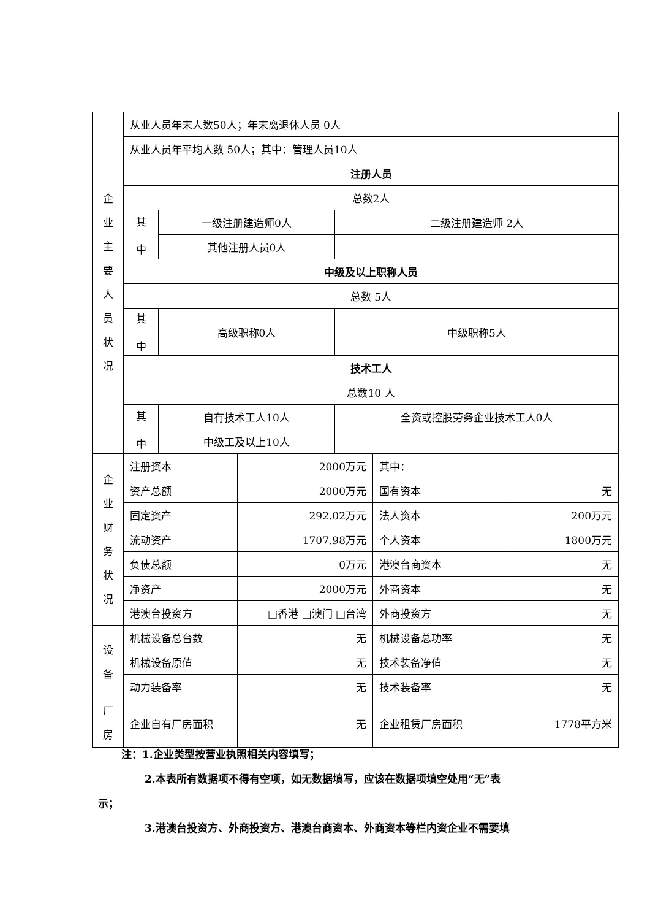| 企 业 主 要 人 员 状 况 | 从业人员年末人数50人；年末离退休人员 0人 | | |
| | 从业人员年平均人数 50人；其中：管理人员10人 | | |
| | 注册人员 | | |
| | 总数2人 | | |
| | 其 中 | 一级注册建造师0人 | 二级注册建造师 2人 |
| | | 其他注册人员0人 | |
| | 中级及以上职称人员 | | |
| | 总数 5人 | | |
| | 其 中 | 高级职称0人 | 中级职称5人 |
| | 技术工人 | | |
| | 总数10 人 | | |
| | 其 中 | 自有技术工人10人 | 全资或控股劳务企业技术工人0人 |
| | | 中级工及以上10人 | |
| 企 业 财 务 状 况 | 注册资本 | 2000万元 | 其中： | |
| | 资产总额 | 2000万元 | 国有资本 | 无 |
| | 固定资产 | 292.02万元 | 法人资本 | 200万元 |
| | 流动资产 | 1707.98万元 | 个人资本 | 1800万元 |
| | 负债总额 | 0万元 | 港澳台商资本 | 无 |
| | 净资产 | 2000万元 | 外商资本 | 无 |
| | 港澳台投资方 | □香港 □澳门 □台湾 | 外商投资方 | 无 |
| 设 备 | 机械设备总台数 | 无 | 机械设备总功率 | 无 |
| | 机械设备原值 | 无 | 技术装备净值 | 无 |
| | 动力装备率 | 无 | 技术装备率 | 无 |
| 厂 房 | 企业自有厂房面积 | 无 | 企业租赁厂房面积 | 1778平方米 |
注：1.企业类型按营业执照相关内容填写；
2.本表所有数据项不得有空项，如无数据填写，应该在数据项填空处用“无”表
示；
3.港澳台投资方、外商投资方、港澳台商资本、外商资本等栏内资企业不需要填